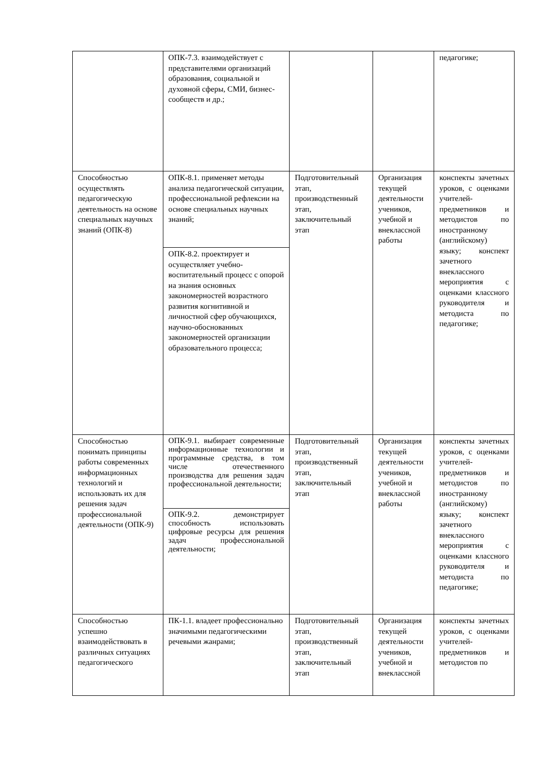| | ОПК-7.3. взаимодействует с представителями организаций образования, социальной и духовной сферы, СМИ, бизнес-сообществ и др.; | | | педагогике; |
| Способностью осуществлять педагогическую деятельность на основе специальных научных знаний (ОПК-8) | ОПК-8.1. применяет методы анализа педагогической ситуации, профессиональной рефлексии на основе специальных научных знаний; | Подготовительный этап, производственный этап, заключительный этап | Организация текущей деятельности учеников, учебной и внеклассной работы | конспекты зачетных уроков, с оценками учителей-предметников и методистов по иностранному (английскому) языку; конспект зачетного внеклассного мероприятия с оценками классного руководителя и методиста по педагогике; |
| | ОПК-8.2. проектирует и осуществляет учебно-воспитательный процесс с опорой на знания основных закономерностей возрастного развития когнитивной и личностной сфер обучающихся, научно-обоснованных закономерностей организации образовательного процесса; | | | |
| Способностью понимать принципы работы современных информационных технологий и использовать их для решения задач профессиональной деятельности (ОПК-9) | ОПК-9.1. выбирает современные информационные технологии и программные средства, в том числе отечественного производства для решения задач профессиональной деятельности; | Подготовительный этап, производственный этап, заключительный этап | Организация текущей деятельности учеников, учебной и внеклассной работы | конспекты зачетных уроков, с оценками учителей-предметников и методистов по иностранному (английскому) языку; конспект зачетного внеклассного мероприятия с оценками классного руководителя и методиста по педагогике; |
| | ОПК-9.2. демонстрирует способность использовать цифровые ресурсы для решения задач профессиональной деятельности; | | | |
| Способностью успешно взаимодействовать в различных ситуациях педагогического | ПК-1.1. владеет профессионально значимыми педагогическими речевыми жанрами; | Подготовительный этап, производственный этап, заключительный этап | Организация текущей деятельности учеников, учебной и внеклассной | конспекты зачетных уроков, с оценками учителей-предметников и методистов по |